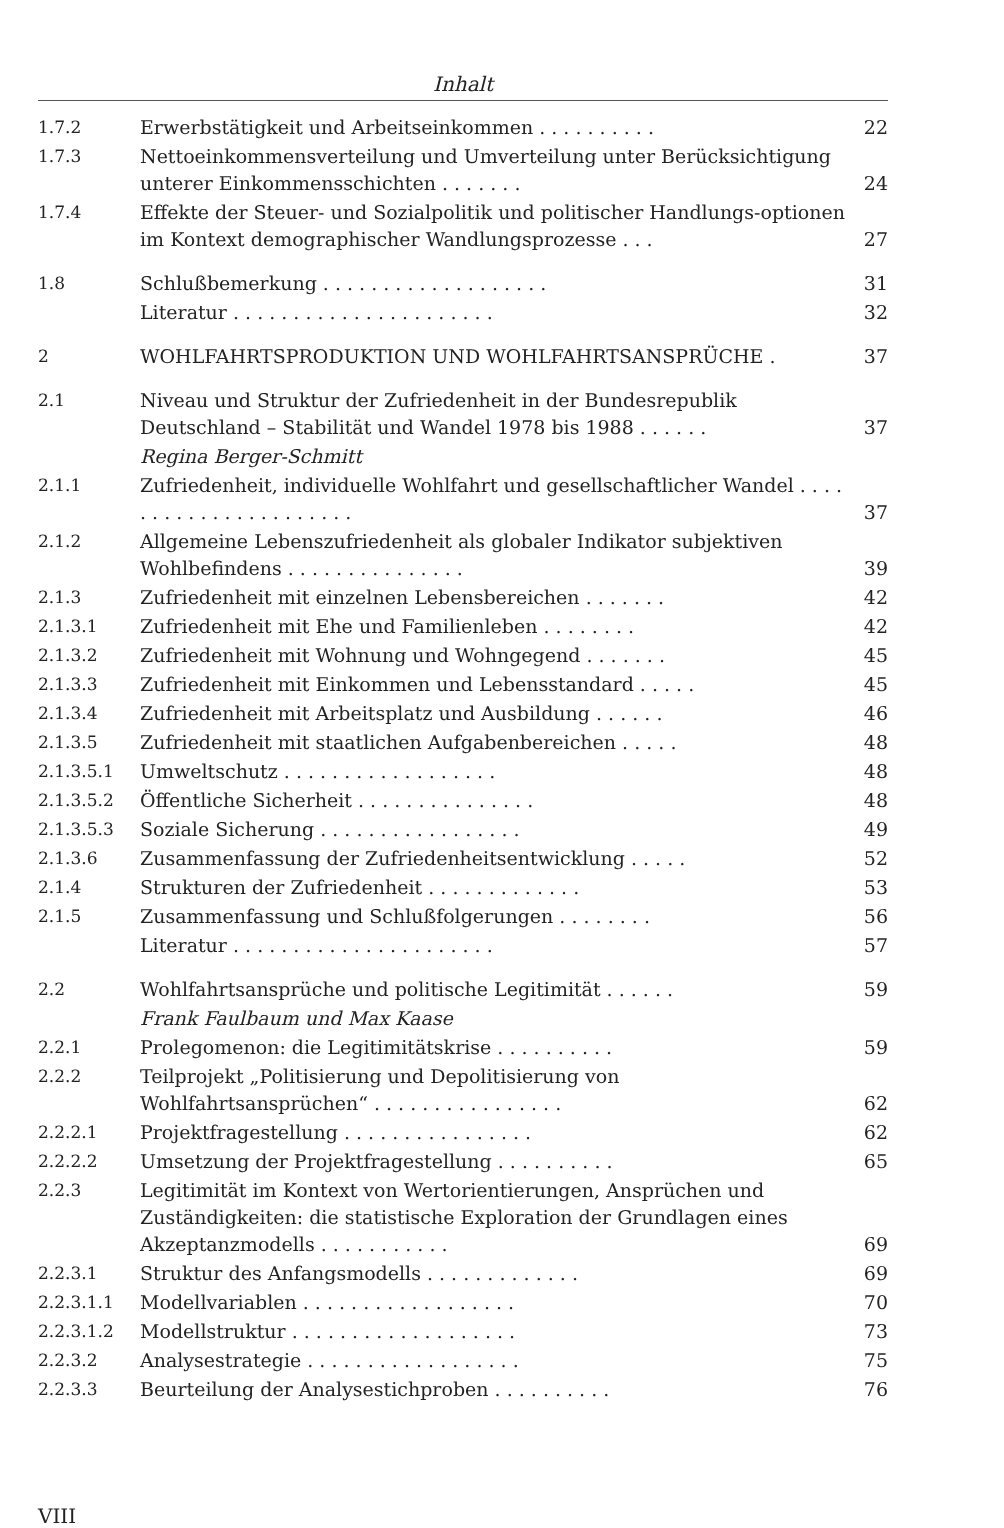Inhalt
| 1.7.2 | Erwerbstätigkeit und Arbeitseinkommen . . . . . . . . . . | 22 |
| 1.7.3 | Nettoeinkommensverteilung und Umverteilung unter Berücksichtigung unterer Einkommensschichten . . . . . . . | 24 |
| 1.7.4 | Effekte der Steuer- und Sozialpolitik und politischer Handlungs-optionen im Kontext demographischer Wandlungsprozesse . . . | 27 |
| 1.8 | Schlußbemerkung . . . . . . . . . . . . . . . . . . . | 31 |
| | Literatur . . . . . . . . . . . . . . . . . . . . . . | 32 |
| 2 | WOHLFAHRTSPRODUKTION UND WOHLFAHRTSANSPRÜCHE . | 37 |
| 2.1 | Niveau und Struktur der Zufriedenheit in der Bundesrepublik Deutschland – Stabilität und Wandel 1978 bis 1988 . . . . . . | 37 |
| | Regina Berger-Schmitt | |
| 2.1.1 | Zufriedenheit, individuelle Wohlfahrt und gesellschaftlicher Wandel . . . . . . . . . . . . . . . . . . . . . . | 37 |
| 2.1.2 | Allgemeine Lebenszufriedenheit als globaler Indikator subjektiven Wohlbefindens . . . . . . . . . . . . . . . | 39 |
| 2.1.3 | Zufriedenheit mit einzelnen Lebensbereichen . . . . . . . | 42 |
| 2.1.3.1 | Zufriedenheit mit Ehe und Familienleben . . . . . . . . | 42 |
| 2.1.3.2 | Zufriedenheit mit Wohnung und Wohngegend . . . . . . . | 45 |
| 2.1.3.3 | Zufriedenheit mit Einkommen und Lebensstandard . . . . . | 45 |
| 2.1.3.4 | Zufriedenheit mit Arbeitsplatz und Ausbildung . . . . . . | 46 |
| 2.1.3.5 | Zufriedenheit mit staatlichen Aufgabenbereichen . . . . . | 48 |
| 2.1.3.5.1 | Umweltschutz . . . . . . . . . . . . . . . . . . | 48 |
| 2.1.3.5.2 | Öffentliche Sicherheit . . . . . . . . . . . . . . . | 48 |
| 2.1.3.5.3 | Soziale Sicherung . . . . . . . . . . . . . . . . . | 49 |
| 2.1.3.6 | Zusammenfassung der Zufriedenheitsentwicklung . . . . . | 52 |
| 2.1.4 | Strukturen der Zufriedenheit . . . . . . . . . . . . . | 53 |
| 2.1.5 | Zusammenfassung und Schlußfolgerungen . . . . . . . . | 56 |
| | Literatur . . . . . . . . . . . . . . . . . . . . . . | 57 |
| 2.2 | Wohlfahrtsansprüche und politische Legitimität . . . . . . | 59 |
| | Frank Faulbaum und Max Kaase | |
| 2.2.1 | Prolegomenon: die Legitimitätskrise . . . . . . . . . . | 59 |
| 2.2.2 | Teilprojekt „Politisierung und Depolitisierung von Wohlfahrtsansprüchen“ . . . . . . . . . . . . . . . . | 62 |
| 2.2.2.1 | Projektfragestellung . . . . . . . . . . . . . . . . | 62 |
| 2.2.2.2 | Umsetzung der Projektfragestellung . . . . . . . . . . | 65 |
| 2.2.3 | Legitimität im Kontext von Wertorientierungen, Ansprüchen und Zuständigkeiten: die statistische Exploration der Grundlagen eines Akzeptanzmodells . . . . . . . . . . . | 69 |
| 2.2.3.1 | Struktur des Anfangsmodells . . . . . . . . . . . . . | 69 |
| 2.2.3.1.1 | Modellvariablen . . . . . . . . . . . . . . . . . . | 70 |
| 2.2.3.1.2 | Modellstruktur . . . . . . . . . . . . . . . . . . . | 73 |
| 2.2.3.2 | Analysestrategie . . . . . . . . . . . . . . . . . . | 75 |
| 2.2.3.3 | Beurteilung der Analysestichproben . . . . . . . . . . | 76 |
VIII